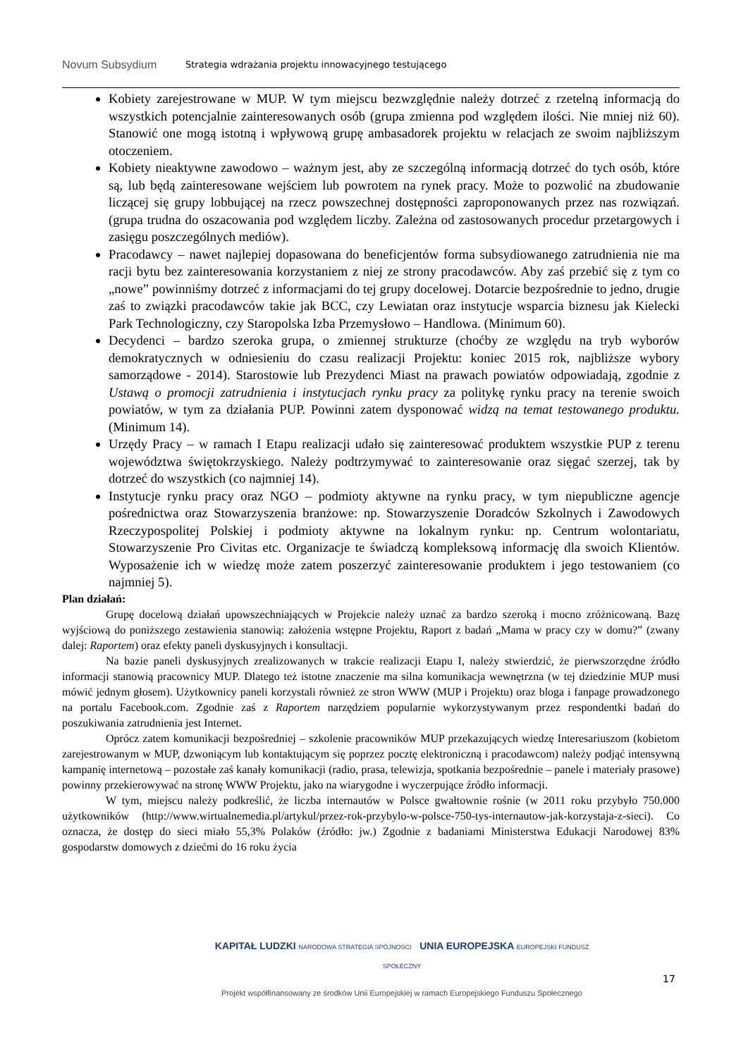Novum Subsydium
Strategia wdrażania projektu innowacyjnego testującego
Kobiety zarejestrowane w MUP. W tym miejscu bezwzględnie należy dotrzeć z rzetelną informacją do wszystkich potencjalnie zainteresowanych osób (grupa zmienna pod względem ilości. Nie mniej niż 60). Stanowić one mogą istotną i wpływową grupę ambasadorek projektu w relacjach ze swoim najbliższym otoczeniem.
Kobiety nieaktywne zawodowo – ważnym jest, aby ze szczególną informacją dotrzeć do tych osób, które są, lub będą zainteresowane wejściem lub powrotem na rynek pracy. Może to pozwolić na zbudowanie liczącej się grupy lobbującej na rzecz powszechnej dostępności zaproponowanych przez nas rozwiązań. (grupa trudna do oszacowania pod względem liczby. Zależna od zastosowanych procedur przetargowych i zasięgu poszczególnych mediów).
Pracodawcy – nawet najlepiej dopasowana do beneficjentów forma subsydiowanego zatrudnienia nie ma racji bytu bez zainteresowania korzystaniem z niej ze strony pracodawców. Aby zaś przebić się z tym co „nowe” powinniśmy dotrzeć z informacjami do tej grupy docelowej. Dotarcie bezpośrednie to jedno, drugie zaś to związki pracodawców takie jak BCC, czy Lewiatan oraz instytucje wsparcia biznesu jak Kielecki Park Technologiczny, czy Staropolska Izba Przemysłowo – Handlowa. (Minimum 60).
Decydenci – bardzo szeroka grupa, o zmiennej strukturze (choćby ze względu na tryb wyborów demokratycznych w odniesieniu do czasu realizacji Projektu: koniec 2015 rok, najbliższe wybory samorządowe - 2014). Starostowie lub Prezydenci Miast na prawach powiatów odpowiadają, zgodnie z Ustawą o promocji zatrudnienia i instytucjach rynku pracy za politykę rynku pracy na terenie swoich powiatów, w tym za działania PUP. Powinni zatem dysponować widzą na temat testowanego produktu. (Minimum 14).
Urzędy Pracy – w ramach I Etapu realizacji udało się zainteresować produktem wszystkie PUP z terenu województwa świętokrzyskiego. Należy podtrzymywać to zainteresowanie oraz sięgać szerzej, tak by dotrzeć do wszystkich (co najmniej 14).
Instytucje rynku pracy oraz NGO – podmioty aktywne na rynku pracy, w tym niepubliczne agencje pośrednictwa oraz Stowarzyszenia branżowe: np. Stowarzyszenie Doradców Szkolnych i Zawodowych Rzeczypospolitej Polskiej i podmioty aktywne na lokalnym rynku: np. Centrum wolontariatu, Stowarzyszenie Pro Civitas etc. Organizacje te świadczą kompleksową informację dla swoich Klientów. Wyposażenie ich w wiedzę może zatem poszerzyć zainteresowanie produktem i jego testowaniem (co najmniej 5).
Plan działań:
Grupę docelową działań upowszechniających w Projekcie należy uznać za bardzo szeroką i mocno zróżnicowaną. Bazę wyjściową do poniższego zestawienia stanowią: założenia wstępne Projektu, Raport z badań „Mama w pracy czy w domu?” (zwany dalej: Raportem) oraz efekty paneli dyskusyjnych i konsultacji.
Na bazie paneli dyskusyjnych zrealizowanych w trakcie realizacji Etapu I, należy stwierdzić, że pierwszorzędne źródło informacji stanowią pracownicy MUP. Dlatego też istotne znaczenie ma silna komunikacja wewnętrzna (w tej dziedzinie MUP musi mówić jednym głosem). Użytkownicy paneli korzystali również ze stron WWW (MUP i Projektu) oraz bloga i fanpage prowadzonego na portalu Facebook.com. Zgodnie zaś z Raportem narzędziem popularnie wykorzystywanym przez respondentki badań do poszukiwania zatrudnienia jest Internet.
Oprócz zatem komunikacji bezpośredniej – szkolenie pracowników MUP przekazujących wiedzę Interesariuszom (kobietom zarejestrowanym w MUP, dzwoniącym lub kontaktującym się poprzez pocztę elektroniczną i pracodawcom) należy podjąć intensywną kampanię internetową – pozostałe zaś kanały komunikacji (radio, prasa, telewizja, spotkania bezpośrednie – panele i materiały prasowe) powinny przekierowywać na stronę WWW Projektu, jako na wiarygodne i wyczerpujące źródło informacji.
W tym, miejscu należy podkreślić, że liczba internautów w Polsce gwałtownie rośnie (w 2011 roku przybyło 750.000 użytkowników (http://www.wirtualnemedia.pl/artykul/przez-rok-przybylo-w-polsce-750-tys-internautow-jak-korzystaja-z-sieci). Co oznacza, że dostęp do sieci miało 55,3% Polaków (źródło: jw.) Zgodnie z badaniami Ministerstwa Edukacji Narodowej 83% gospodarstw domowych z dziećmi do 16 roku życia
KAPITAŁ LUDZKI NARODOWA STRATEGIA SPÓJNOŚCI UNIA EUROPEJSKA EUROPEJSKI FUNDUSZ SPOŁECZNY
Projekt współfinansowany ze środków Unii Europejskiej w ramach Europejskiego Funduszu Społecznego
17